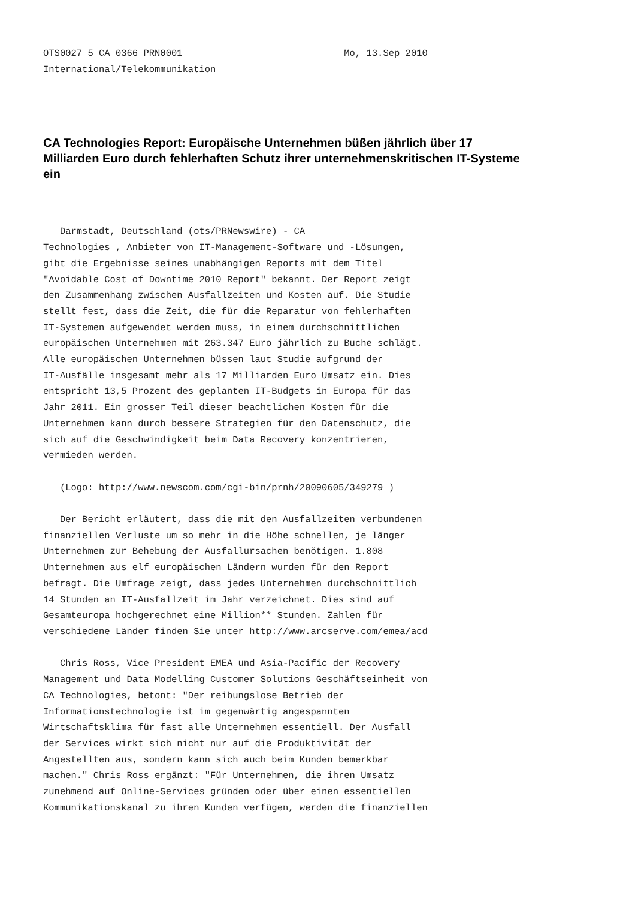OTS0027 5 CA 0366 PRN0001                             Mo, 13.Sep 2010
International/Telekommunikation
CA Technologies Report: Europäische Unternehmen büßen jährlich über 17 Milliarden Euro durch fehlerhaften Schutz ihrer unternehmenskritischen IT-Systeme ein
   Darmstadt, Deutschland (ots/PRNewswire) - CA
Technologies , Anbieter von IT-Management-Software und -Lösungen,
gibt die Ergebnisse seines unabhängigen Reports mit dem Titel
"Avoidable Cost of Downtime 2010 Report" bekannt. Der Report zeigt
den Zusammenhang zwischen Ausfallzeiten und Kosten auf. Die Studie
stellt fest, dass die Zeit, die für die Reparatur von fehlerhaften
IT-Systemen aufgewendet werden muss, in einem durchschnittlichen
europäischen Unternehmen mit 263.347 Euro jährlich zu Buche schlägt.
Alle europäischen Unternehmen büssen laut Studie aufgrund der
IT-Ausfälle insgesamt mehr als 17 Milliarden Euro Umsatz ein. Dies
entspricht 13,5 Prozent des geplanten IT-Budgets in Europa für das
Jahr 2011. Ein grosser Teil dieser beachtlichen Kosten für die
Unternehmen kann durch bessere Strategien für den Datenschutz, die
sich auf die Geschwindigkeit beim Data Recovery konzentrieren,
vermieden werden.

   (Logo: http://www.newscom.com/cgi-bin/prnh/20090605/349279 )

   Der Bericht erläutert, dass die mit den Ausfallzeiten verbundenen
finanziellen Verluste um so mehr in die Höhe schnellen, je länger
Unternehmen zur Behebung der Ausfallursachen benötigen. 1.808
Unternehmen aus elf europäischen Ländern wurden für den Report
befragt. Die Umfrage zeigt, dass jedes Unternehmen durchschnittlich
14 Stunden an IT-Ausfallzeit im Jahr verzeichnet. Dies sind auf
Gesamteuropa hochgerechnet eine Million** Stunden. Zahlen für
verschiedene Länder finden Sie unter http://www.arcserve.com/emea/acd

   Chris Ross, Vice President EMEA und Asia-Pacific der Recovery
Management und Data Modelling Customer Solutions Geschäftseinheit von
CA Technologies, betont: "Der reibungslose Betrieb der
Informationstechnologie ist im gegenwärtig angespannten
Wirtschaftsklima für fast alle Unternehmen essentiell. Der Ausfall
der Services wirkt sich nicht nur auf die Produktivität der
Angestellten aus, sondern kann sich auch beim Kunden bemerkbar
machen." Chris Ross ergänzt: "Für Unternehmen, die ihren Umsatz
zunehmend auf Online-Services gründen oder über einen essentiellen
Kommunikationskanal zu ihren Kunden verfügen, werden die finanziellen